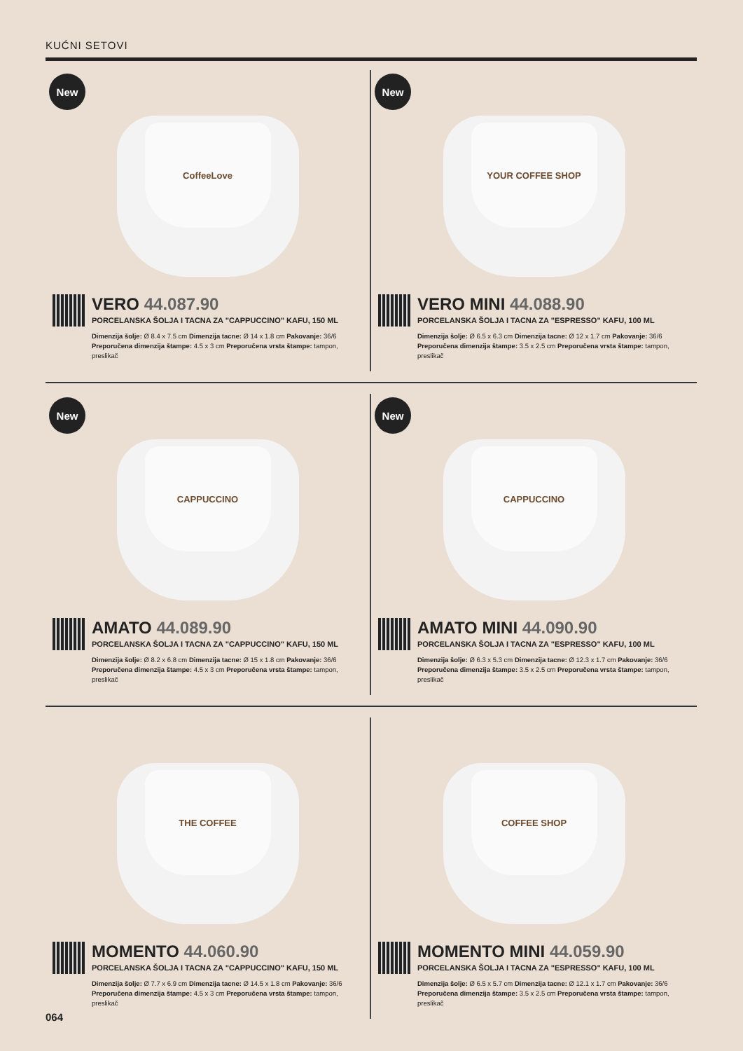KUĆNI SETOVI
New
CoffeeLove
VERO 44.087.90
PORCELANSKA ŠOLJA I TACNA ZA "CAPPUCCINO" KAFU, 150 ML
Dimenzija šolje: Ø 8.4 x 7.5 cm Dimenzija tacne: Ø 14 x 1.8 cm Pakovanje: 36/6
Preporučena dimenzija štampe: 4.5 x 3 cm Preporučena vrsta štampe: tampon, preslikač
New
YOUR COFFEE SHOP
VERO MINI 44.088.90
PORCELANSKA ŠOLJA I TACNA ZA "ESPRESSO" KAFU, 100 ML
Dimenzija šolje: Ø 6.5 x 6.3 cm Dimenzija tacne: Ø 12 x 1.7 cm Pakovanje: 36/6
Preporučena dimenzija štampe: 3.5 x 2.5 cm Preporučena vrsta štampe: tampon, preslikač
New
CAPPUCCINO
AMATO 44.089.90
PORCELANSKA ŠOLJA I TACNA ZA "CAPPUCCINO" KAFU, 150 ML
Dimenzija šolje: Ø 8.2 x 6.8 cm Dimenzija tacne: Ø 15 x 1.8 cm Pakovanje: 36/6
Preporučena dimenzija štampe: 4.5 x 3 cm Preporučena vrsta štampe: tampon, preslikač
New
CAPPUCCINO
AMATO MINI 44.090.90
PORCELANSKA ŠOLJA I TACNA ZA "ESPRESSO" KAFU, 100 ML
Dimenzija šolje: Ø 6.3 x 5.3 cm Dimenzija tacne: Ø 12.3 x 1.7 cm Pakovanje: 36/6
Preporučena dimenzija štampe: 3.5 x 2.5 cm Preporučena vrsta štampe: tampon, preslikač
THE COFFEE
MOMENTO 44.060.90
PORCELANSKA ŠOLJA I TACNA ZA "CAPPUCCINO" KAFU, 150 ML
Dimenzija šolje: Ø 7.7 x 6.9 cm Dimenzija tacne: Ø 14.5 x 1.8 cm Pakovanje: 36/6
Preporučena dimenzija štampe: 4.5 x 3 cm Preporučena vrsta štampe: tampon, preslikač
COFFEE SHOP
MOMENTO MINI 44.059.90
PORCELANSKA ŠOLJA I TACNA ZA "ESPRESSO" KAFU, 100 ML
Dimenzija šolje: Ø 6.5 x 5.7 cm Dimenzija tacne: Ø 12.1 x 1.7 cm Pakovanje: 36/6
Preporučena dimenzija štampe: 3.5 x 2.5 cm Preporučena vrsta štampe: tampon, preslikač
064